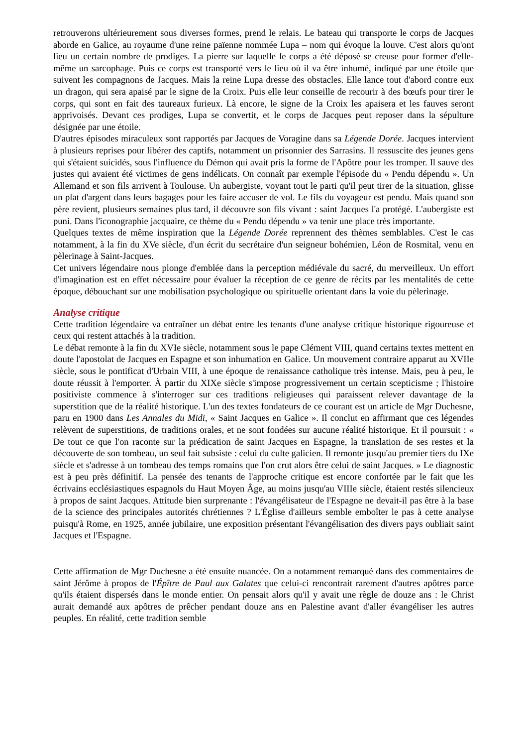retrouverons ultérieurement sous diverses formes, prend le relais. Le bateau qui transporte le corps de Jacques aborde en Galice, au royaume d'une reine païenne nommée Lupa – nom qui évoque la louve. C'est alors qu'ont lieu un certain nombre de prodiges. La pierre sur laquelle le corps a été déposé se creuse pour former d'elle-même un sarcophage. Puis ce corps est transporté vers le lieu où il va être inhumé, indiqué par une étoile que suivent les compagnons de Jacques. Mais la reine Lupa dresse des obstacles. Elle lance tout d'abord contre eux un dragon, qui sera apaisé par le signe de la Croix. Puis elle leur conseille de recourir à des bœufs pour tirer le corps, qui sont en fait des taureaux furieux. Là encore, le signe de la Croix les apaisera et les fauves seront apprivoisés. Devant ces prodiges, Lupa se convertit, et le corps de Jacques peut reposer dans la sépulture désignée par une étoile.
D'autres épisodes miraculeux sont rapportés par Jacques de Voragine dans sa Légende Dorée. Jacques intervient à plusieurs reprises pour libérer des captifs, notamment un prisonnier des Sarrasins. Il ressuscite des jeunes gens qui s'étaient suicidés, sous l'influence du Démon qui avait pris la forme de l'Apôtre pour les tromper. Il sauve des justes qui avaient été victimes de gens indélicats. On connaît par exemple l'épisode du « Pendu dépendu ». Un Allemand et son fils arrivent à Toulouse. Un aubergiste, voyant tout le parti qu'il peut tirer de la situation, glisse un plat d'argent dans leurs bagages pour les faire accuser de vol. Le fils du voyageur est pendu. Mais quand son père revient, plusieurs semaines plus tard, il découvre son fils vivant : saint Jacques l'a protégé. L'aubergiste est puni. Dans l'iconographie jacquaire, ce thème du « Pendu dépendu » va tenir une place très importante.
Quelques textes de même inspiration que la Légende Dorée reprennent des thèmes semblables. C'est le cas notamment, à la fin du XVe siècle, d'un écrit du secrétaire d'un seigneur bohémien, Léon de Rosmital, venu en pèlerinage à Saint-Jacques.
Cet univers légendaire nous plonge d'emblée dans la perception médiévale du sacré, du merveilleux. Un effort d'imagination est en effet nécessaire pour évaluer la réception de ce genre de récits par les mentalités de cette époque, débouchant sur une mobilisation psychologique ou spirituelle orientant dans la voie du pèlerinage.
Analyse critique
Cette tradition légendaire va entraîner un débat entre les tenants d'une analyse critique historique rigoureuse et ceux qui restent attachés à la tradition.
Le débat remonte à la fin du XVIe siècle, notamment sous le pape Clément VIII, quand certains textes mettent en doute l'apostolat de Jacques en Espagne et son inhumation en Galice. Un mouvement contraire apparut au XVIIe siècle, sous le pontificat d'Urbain VIII, à une époque de renaissance catholique très intense. Mais, peu à peu, le doute réussit à l'emporter. À partir du XIXe siècle s'impose progressivement un certain scepticisme ; l'histoire positiviste commence à s'interroger sur ces traditions religieuses qui paraissent relever davantage de la superstition que de la réalité historique. L'un des textes fondateurs de ce courant est un article de Mgr Duchesne, paru en 1900 dans Les Annales du Midi, « Saint Jacques en Galice ». Il conclut en affirmant que ces légendes relèvent de superstitions, de traditions orales, et ne sont fondées sur aucune réalité historique. Et il poursuit : « De tout ce que l'on raconte sur la prédication de saint Jacques en Espagne, la translation de ses restes et la découverte de son tombeau, un seul fait subsiste : celui du culte galicien. Il remonte jusqu'au premier tiers du IXe siècle et s'adresse à un tombeau des temps romains que l'on crut alors être celui de saint Jacques. » Le diagnostic est à peu près définitif. La pensée des tenants de l'approche critique est encore confortée par le fait que les écrivains ecclésiastiques espagnols du Haut Moyen Âge, au moins jusqu'au VIIIe siècle, étaient restés silencieux à propos de saint Jacques. Attitude bien surprenante : l'évangélisateur de l'Espagne ne devait-il pas être à la base de la science des principales autorités chrétiennes ? L'Église d'ailleurs semble emboîter le pas à cette analyse puisqu'à Rome, en 1925, année jubilaire, une exposition présentant l'évangélisation des divers pays oubliait saint Jacques et l'Espagne.
Cette affirmation de Mgr Duchesne a été ensuite nuancée. On a notamment remarqué dans des commentaires de saint Jérôme à propos de l'Épître de Paul aux Galates que celui-ci rencontrait rarement d'autres apôtres parce qu'ils étaient dispersés dans le monde entier. On pensait alors qu'il y avait une règle de douze ans : le Christ aurait demandé aux apôtres de prêcher pendant douze ans en Palestine avant d'aller évangéliser les autres peuples. En réalité, cette tradition semble